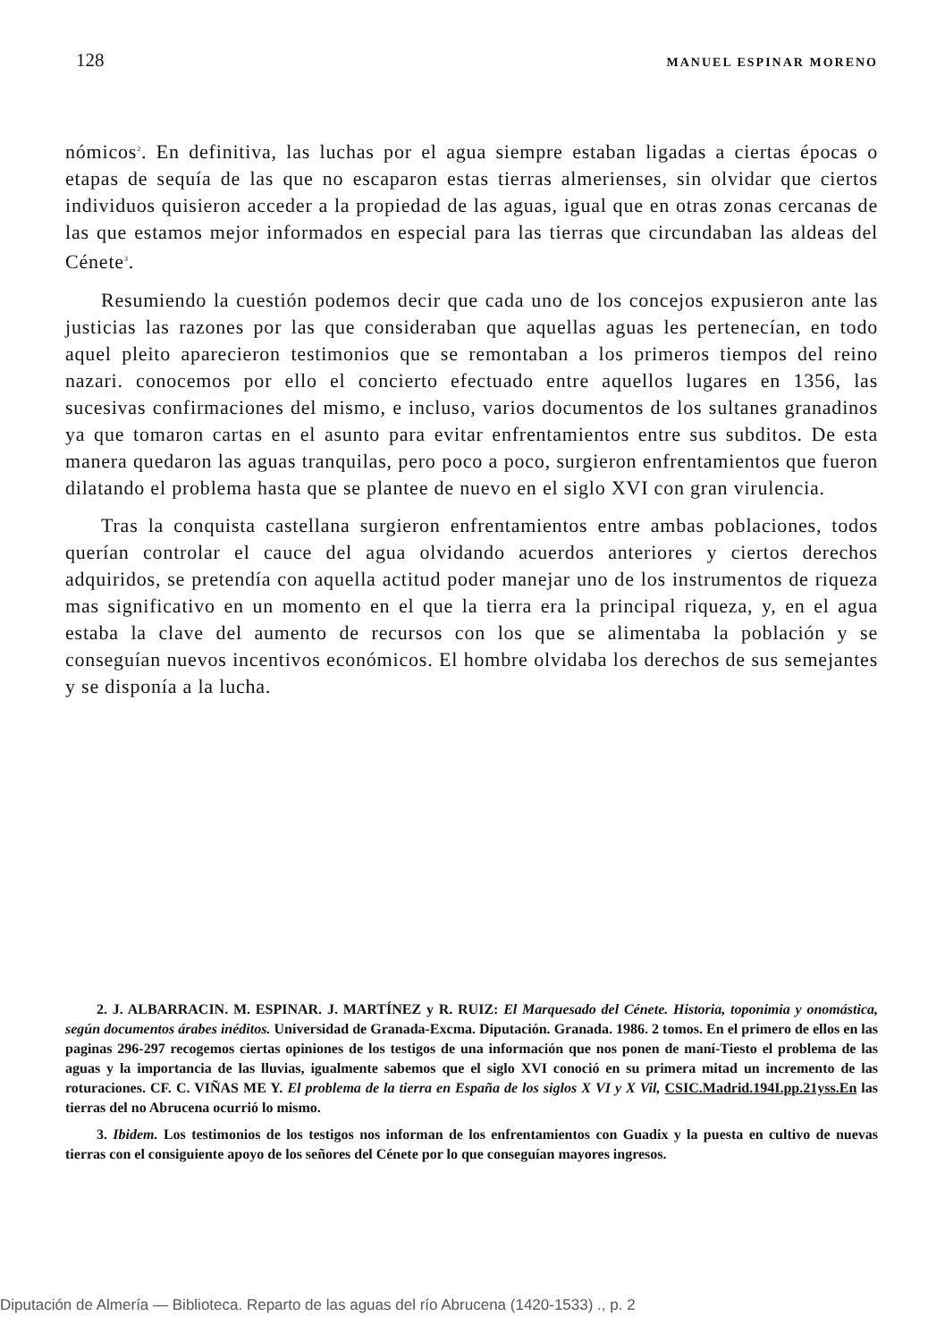128 MANUEL ESPINAR MORENO
nómicos<sup>2</sup>. En definitiva, las luchas por el agua siempre estaban ligadas a ciertas épocas o etapas de sequía de las que no escaparon estas tierras almerienses, sin olvidar que ciertos individuos quisieron acceder a la propiedad de las aguas, igual que en otras zonas cercanas de las que estamos mejor informados en especial para las tierras que circundaban las aldeas del Cénete<sup>3</sup>.
Resumiendo la cuestión podemos decir que cada uno de los concejos expusieron ante las justicias las razones por las que consideraban que aquellas aguas les pertenecían, en todo aquel pleito aparecieron testimonios que se remontaban a los primeros tiempos del reino nazari. conocemos por ello el concierto efectuado entre aquellos lugares en 1356, las sucesivas confirmaciones del mismo, e incluso, varios documentos de los sultanes granadinos ya que tomaron cartas en el asunto para evitar enfrentamientos entre sus subditos. De esta manera quedaron las aguas tranquilas, pero poco a poco, surgieron enfrentamientos que fueron dilatando el problema hasta que se plantee de nuevo en el siglo XVI con gran virulencia.
Tras la conquista castellana surgieron enfrentamientos entre ambas poblaciones, todos querían controlar el cauce del agua olvidando acuerdos anteriores y ciertos derechos adquiridos, se pretendía con aquella actitud poder manejar uno de los instrumentos de riqueza mas significativo en un momento en el que la tierra era la principal riqueza, y, en el agua estaba la clave del aumento de recursos con los que se alimentaba la población y se conseguían nuevos incentivos económicos. El hombre olvidaba los derechos de sus semejantes y se disponía a la lucha.
2. J. ALBARRACIN. M. ESPINAR. J. MARTÍNEZ y R. RUIZ: El Marquesado del Cénete. Historia, toponimia y onomástica, según documentos árabes inéditos. Universidad de Granada-Excma. Diputación. Granada. 1986. 2 tomos. En el primero de ellos en las paginas 296-297 recogemos ciertas opiniones de los testigos de una información que nos ponen de maní-Tiesto el problema de las aguas y la importancia de las lluvias, igualmente sabemos que el siglo XVI conoció en su primera mitad un incremento de las roturaciones. CF. C. VIÑAS ME Y. El problema de la tierra en España de los siglos X VI y X Vil, CSIC.Madrid.194I.pp.21yss.En las tierras del no Abrucena ocurrió lo mismo.
3. Ibidem. Los testimonios de los testigos nos informan de los enfrentamientos con Guadix y la puesta en cultivo de nuevas tierras con el consiguiente apoyo de los señores del Cénete por lo que conseguían mayores ingresos.
Diputación de Almería — Biblioteca. Reparto de las aguas del río Abrucena (1420-1533) ., p. 2